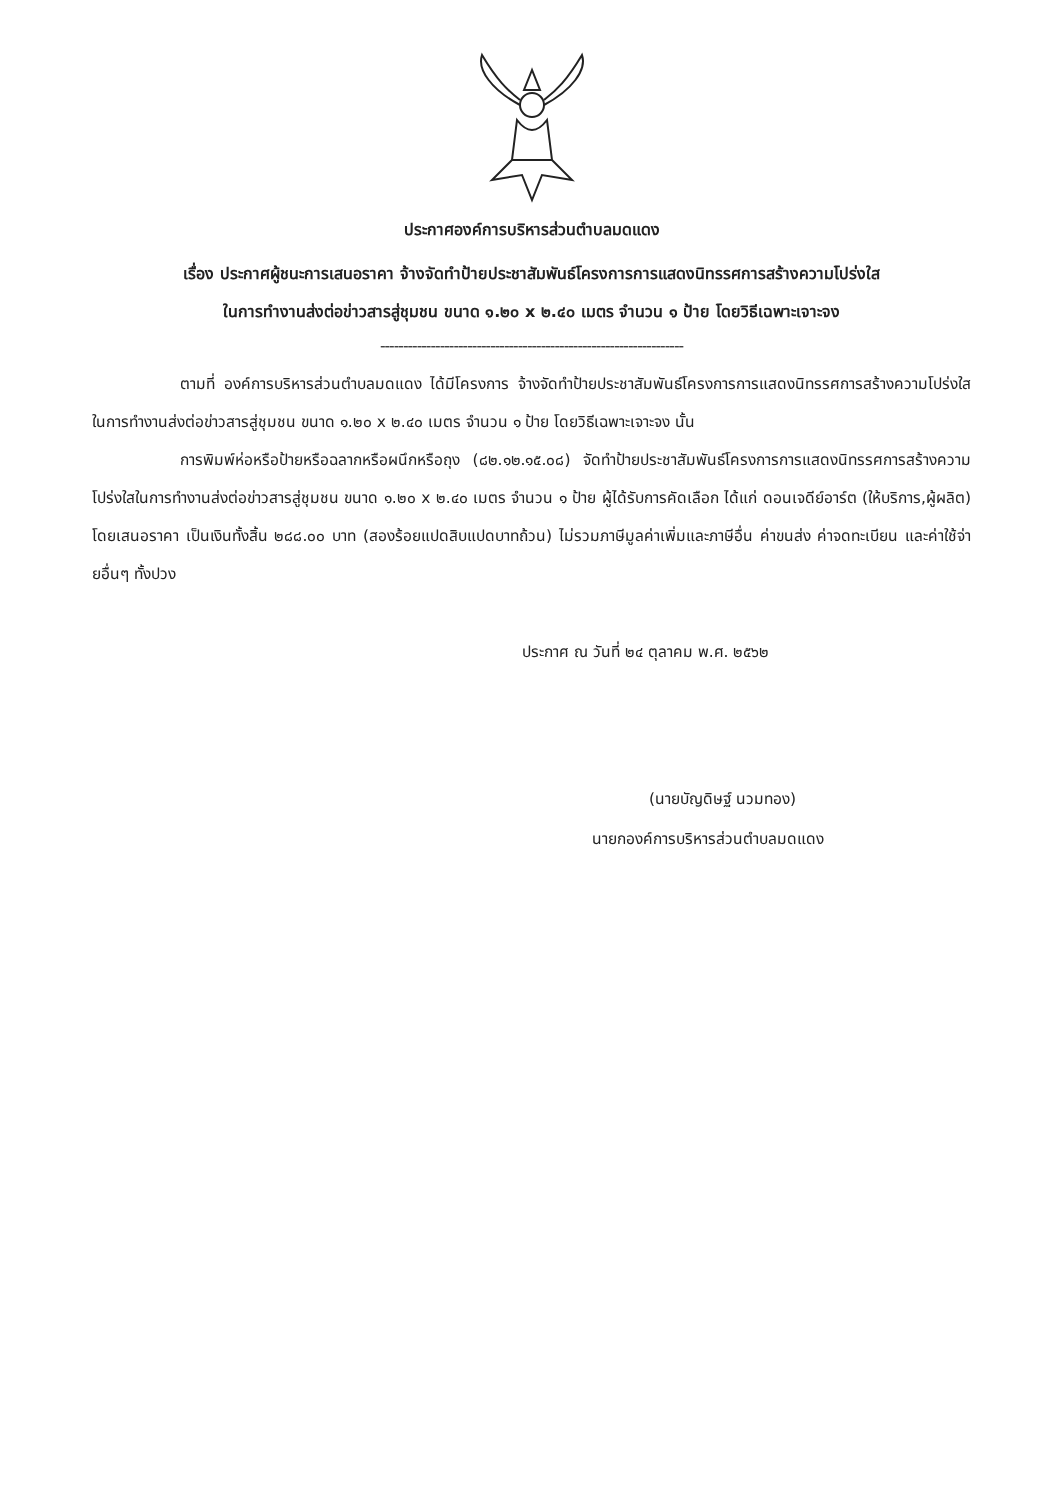ประกาศองค์การบริหารส่วนตำบลมดแดง
เรื่อง ประกาศผู้ชนะการเสนอราคา จ้างจัดทำป้ายประชาสัมพันธ์โครงการการแสดงนิทรรศการสร้างความโปร่งใส
ในการทำงานส่งต่อข่าวสารสู่ชุมชน ขนาด ๑.๒๐ x ๒.๔๐ เมตร จำนวน ๑ ป้าย โดยวิธีเฉพาะเจาะจง
------------------------------------------------------------------
ตามที่ องค์การบริหารส่วนตำบลมดแดง ได้มีโครงการ จ้างจัดทำป้ายประชาสัมพันธ์โครงการการแสดงนิทรรศการสร้างความโปร่งใสในการทำงานส่งต่อข่าวสารสู่ชุมชน ขนาด ๑.๒๐ x ๒.๔๐ เมตร จำนวน ๑ ป้าย โดยวิธีเฉพาะเจาะจง นั้น
การพิมพ์ห่อหรือป้ายหรือฉลากหรือผนึกหรือถุง (๘๒.๑๒.๑๕.๐๘) จัดทำป้ายประชาสัมพันธ์โครงการการแสดงนิทรรศการสร้างความโปร่งใสในการทำงานส่งต่อข่าวสารสู่ชุมชน ขนาด ๑.๒๐ x ๒.๔๐ เมตร จำนวน ๑ ป้าย ผู้ได้รับการคัดเลือก ได้แก่ ดอนเจดีย์อาร์ต (ให้บริการ,ผู้ผลิต) โดยเสนอราคา เป็นเงินทั้งสิ้น ๒๘๘.๐๐ บาท (สองร้อยแปดสิบแปดบาทถ้วน) ไม่รวมภาษีมูลค่าเพิ่มและภาษีอื่น ค่าขนส่ง ค่าจดทะเบียน และค่าใช้จ่ายอื่นๆ ทั้งปวง
ประกาศ ณ วันที่ ๒๔ ตุลาคม พ.ศ. ๒๕๖๒
(นายบัญดิษฐ์ นวมทอง)
นายกองค์การบริหารส่วนตำบลมดแดง